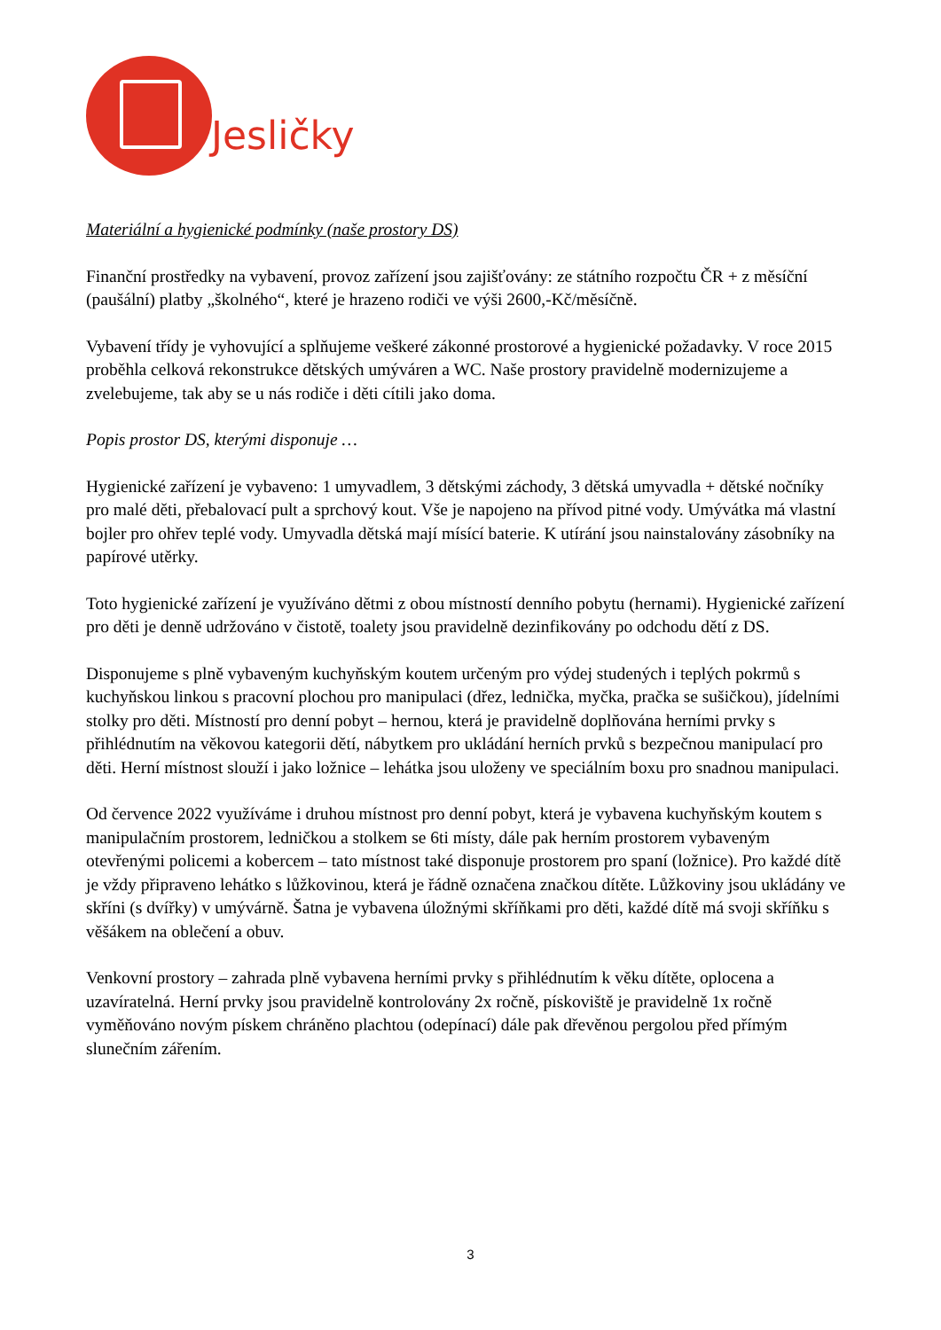Jesličky
Materiální a hygienické podmínky (naše prostory DS)
Finanční prostředky na vybavení, provoz zařízení jsou zajišťovány: ze státního rozpočtu ČR + z měsíční (paušální) platby „školného“, které je hrazeno rodiči ve výši 2600,-Kč/měsíčně.
Vybavení třídy je vyhovující a splňujeme veškeré zákonné prostorové a hygienické požadavky. V roce 2015 proběhla celková rekonstrukce dětských umýváren a WC. Naše prostory pravidelně modernizujeme a zvelebujeme, tak aby se u nás rodiče i děti cítili jako doma.
Popis prostor DS, kterými disponuje …
Hygienické zařízení je vybaveno: 1 umyvadlem, 3 dětskými záchody, 3 dětská umyvadla + dětské nočníky pro malé děti, přebalovací pult a sprchový kout. Vše je napojeno na přívod pitné vody. Umývátka má vlastní bojler pro ohřev teplé vody. Umyvadla dětská mají mísící baterie. K utírání jsou nainstalovány zásobníky na papírové utěrky.
Toto hygienické zařízení je využíváno dětmi z obou místností denního pobytu (hernami). Hygienické zařízení pro děti je denně udržováno v čistotě, toalety jsou pravidelně dezinfikovány po odchodu dětí z DS.
Disponujeme s plně vybaveným kuchyňským koutem určeným pro výdej studených i teplých pokrmů s kuchyňskou linkou s pracovní plochou pro manipulaci (dřez, lednička, myčka, pračka se sušičkou), jídelními stolky pro děti. Místností pro denní pobyt – hernou, která je pravidelně doplňována herními prvky s přihlédnutím na věkovou kategorii dětí, nábytkem pro ukládání herních prvků s bezpečnou manipulací pro děti. Herní místnost slouží i jako ložnice – lehátka jsou uloženy ve speciálním boxu pro snadnou manipulaci.
Od července 2022 využíváme i druhou místnost pro denní pobyt, která je vybavena kuchyňským koutem s manipulačním prostorem, ledničkou a stolkem se 6ti místy, dále pak herním prostorem vybaveným otevřenými policemi a kobercem – tato místnost také disponuje prostorem pro spaní (ložnice). Pro každé dítě je vždy připraveno lehátko s lůžkovinou, která je řádně označena značkou dítěte. Lůžkoviny jsou ukládány ve skříni (s dvířky) v umývárně. Šatna je vybavena úložnými skříňkami pro děti, každé dítě má svoji skříňku s věšákem na oblečení a obuv.
Venkovní prostory – zahrada plně vybavena herními prvky s přihlédnutím k věku dítěte, oplocena a uzavíratelná. Herní prvky jsou pravidelně kontrolovány 2x ročně, pískoviště je pravidelně 1x ročně vyměňováno novým pískem chráněno plachtou (odepínací) dále pak dřevěnou pergolou před přímým slunečním zářením.
3